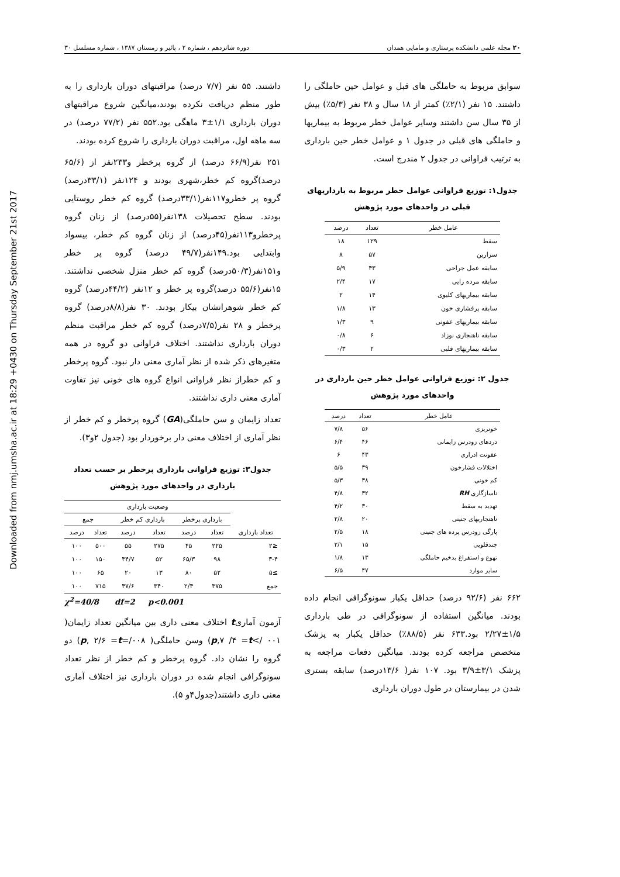Downloaded from nmj.umsha.ac.ir at 18:29 +0430 on Thursday September 21st 2017
۲۰ مجله علمی دانشکده پرستاری و مامایی همدان دوره شانزدهم ، شماره ۲ ، پائیز و زمستان ۱۳۸۷ ، شماره مسلسل ۳۰
سوابق مربوط به حاملگی های قبل و عوامل حین حاملگی را داشتند. ۱۵ نفر (۲/۱٪) کمتر از ۱۸ سال و ۳۸ نفر (۵/۳٪) بیش از ۳۵ سال سن داشتند وسایر عوامل خطر مربوط به بیماریها و حاملگی های قبلی در جدول ۱ و عوامل خطر حین بارداری به ترتیب فراوانی در جدول ۲ مندرج است.
جدول۱: توزیع فراوانی عوامل خطر مربوط به بارداریهای قبلی در واحدهای مورد پژوهش
| عامل خطر | تعداد | درصد |
| --- | --- | --- |
| سقط | ۱۲۹ | ۱۸ |
| سزارین | ۵۷ | ۸ |
| سابقه عمل جراحی | ۴۳ | ۵/۹ |
| سابقه مرده زایی | ۱۷ | ۲/۴ |
| سابقه بیماریهای کلیوی | ۱۴ | ۲ |
| سابقه پرفشاری خون | ۱۳ | ۱/۸ |
| سابقه بیماریهای عفونی | ۹ | ۱/۳ |
| سابقه ناهنجاری نوزاد | ۶ | ۰/۸ |
| سابقه بیماریهای قلبی | ۲ | ۰/۳ |
جدول ۲: توزیع فراوانی عوامل خطر حین بارداری در واحدهای مورد پژوهش
| عامل خطر | تعداد | درصد |
| --- | --- | --- |
| خونریزی | ۵۶ | ۷/۸ |
| دردهای زودرس زایمانی | ۴۶ | ۶/۴ |
| عفونت ادراری | ۴۳ | ۶ |
| اختلالات فشارخون | ۳۹ | ۵/۵ |
| کم خونی | ۳۸ | ۵/۳ |
| ناسازگاری RH | ۳۲ | ۴/۸ |
| تهدید به سقط | ۳۰ | ۴/۲ |
| ناهنجاریهای جنینی | ۲۰ | ۲/۸ |
| پارگی زودرس پرده های جنینی | ۱۸ | ۲/۵ |
| چندقلویی | ۱۵ | ۲/۱ |
| تهوع و استفراغ بدخیم حاملگی | ۱۳ | ۱/۸ |
| سایر موارد | ۴۷ | ۶/۵ |
۶۶۲ نفر (۹۲/۶ درصد) حداقل یکبار سونوگرافی انجام داده بودند. میانگین استفاده از سونوگرافی در طی بارداری ۱/۵±۲/۲۷ بود.۶۳۳ نفر (۸۸/۵٪) حداقل یکبار به پزشک متخصص مراجعه کرده بودند. میانگین دفعات مراجعه به پزشک ۳/۱±۳/۹ بود. ۱۰۷ نفر( ۱۳/۶درصد) سابقه بستری شدن در بیمارستان در طول دوران بارداری
داشتند. ۵۵ نفر (۷/۷ درصد) مراقبتهای دوران بارداری را به طور منظم دریافت نکرده بودند،میانگین شروع مراقبتهای دوران بارداری ۱/۱±۳ ماهگی بود.۵۵۲ نفر (۷۷/۲ درصد) در سه ماهه اول، مراقبت دوران بارداری را شروع کرده بودند.
۲۵۱ نفر(۶۶/۹ درصد) از گروه پرخطر و۲۳۳نفر از (۶۵/۶ درصد)گروه کم خطر،شهری بودند و ۱۲۴نفر (۳۳/۱درصد) گروه پر خطرو۱۱۷نفر(۳۳/۱درصد) گروه کم خطر روستایی بودند. سطح تحصیلات ۱۳۸نفر(۵۵درصد) از زنان گروه پرخطرو۱۱۳نفر(۴۵درصد) از زنان گروه کم خطر، بیسواد وابتدایی بود.۱۴۹نفر(۴۹/۷ درصد) گروه پر خطر و۱۵۱نفر(۵۰/۳درصد) گروه کم خطر منزل شخصی نداشتند. ۱۵نفر(۵۵/۶ درصد)گروه پر خطر و ۱۲نفر (۴۴/۲درصد) گروه کم خطر شوهرانشان بیکار بودند. ۳۰ نفر(۸/۸درصد) گروه پرخطر و ۲۸ نفر(۷/۵درصد) گروه کم خطر مراقبت منظم دوران بارداری نداشتند. اختلاف فراوانی دو گروه در همه متغیرهای ذکر شده از نظر آماری معنی دار نبود. گروه پرخطر و کم خطراز نظر فراوانی انواع گروه های خونی نیز تفاوت آماری معنی داری نداشتند.
تعداد زایمان و سن حاملگی(GA) گروه پرخطر و کم خطر از نظر آماری از اختلاف معنی دار برخوردار بود (جدول ۲و۳).
جدول۳: توزیع فراوانی بارداری پرخطر بر حسب تعداد بارداری در واحدهای مورد پژوهش
| تعداد بارداری | وضعیت بارداری | | | | | |
| --- | --- | --- | --- | --- | --- | --- |
| | بارداری پرخطر | | بارداری کم خطر | | جمع | |
| | تعداد | درصد | تعداد | درصد | تعداد | درصد |
| ≤۲ | ۲۲۵ | ۴۵ | ۲۷۵ | ۵۵ | ۵۰۰ | ۱۰۰ |
| ۳-۴ | ۹۸ | ۶۵/۳ | ۵۲ | ۳۴/۷ | ۱۵۰ | ۱۰۰ |
| ≥۵ | ۵۲ | ۸۰ | ۱۳ | ۲۰ | ۶۵ | ۱۰۰ |
| جمع | ۳۷۵ | ۲/۴ | ۳۴۰ | ۴۷/۶ | ۷۱۵ | ۱۰۰ |
χ<sup>2</sup>=40/8 df=2 p<0.001
آزمون آماریt اختلاف معنی داری بین میانگین تعداد زایمان( ۰۰۱ />p,۷ /۴ =t) وسن حاملگی( ۰۰۸/=p, ۲/۶ =t) دو گروه را نشان داد. گروه پرخطر و کم خطر از نظر تعداد سونوگرافی انجام شده در دوران بارداری نیز اختلاف آماری معنی داری داشتند(جدول۴و ۵).